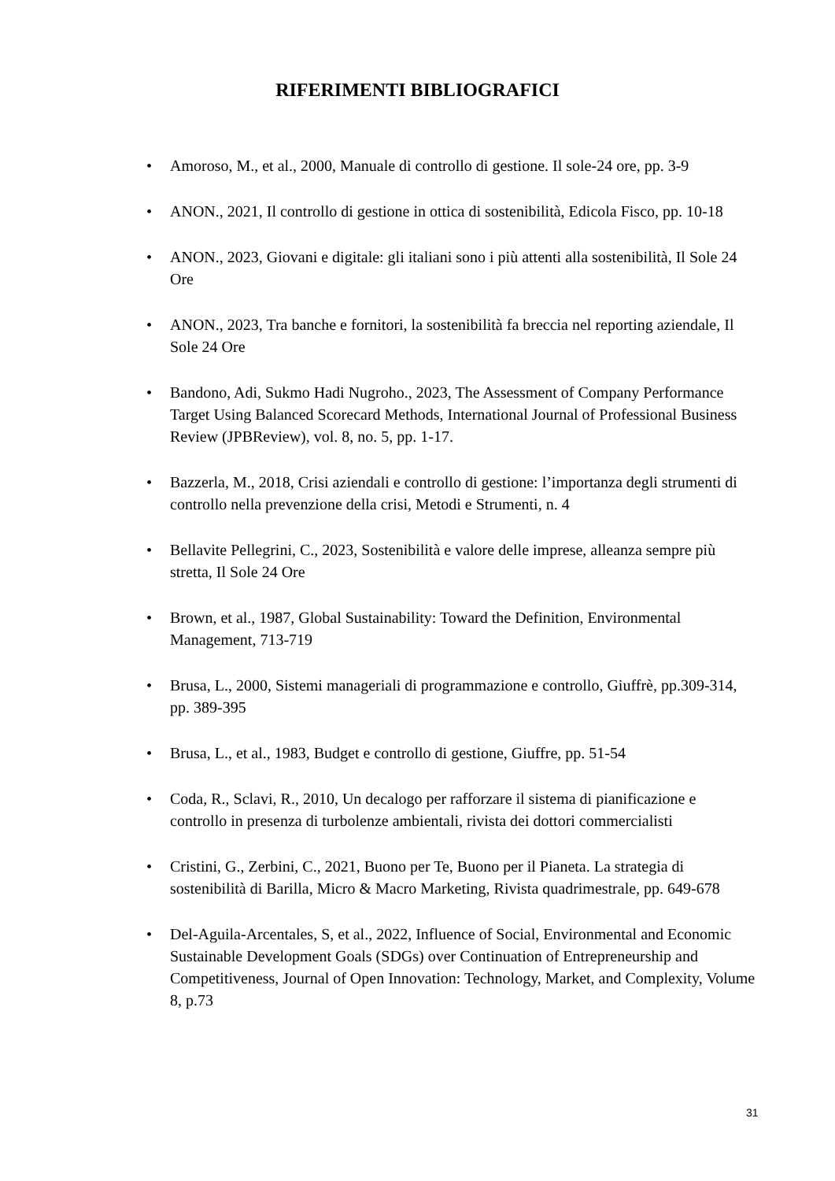RIFERIMENTI BIBLIOGRAFICI
• Amoroso, M., et al., 2000, Manuale di controllo di gestione. Il sole-24 ore, pp. 3-9
• ANON., 2021, Il controllo di gestione in ottica di sostenibilità, Edicola Fisco, pp. 10-18
• ANON., 2023, Giovani e digitale: gli italiani sono i più attenti alla sostenibilità, Il Sole 24 Ore
• ANON., 2023, Tra banche e fornitori, la sostenibilità fa breccia nel reporting aziendale, Il Sole 24 Ore
• Bandono, Adi, Sukmo Hadi Nugroho., 2023, The Assessment of Company Performance Target Using Balanced Scorecard Methods, International Journal of Professional Business Review (JPBReview), vol. 8, no. 5, pp. 1-17.
• Bazzerla, M., 2018, Crisi aziendali e controllo di gestione: l’importanza degli strumenti di controllo nella prevenzione della crisi, Metodi e Strumenti, n. 4
• Bellavite Pellegrini, C., 2023, Sostenibilità e valore delle imprese, alleanza sempre più stretta, Il Sole 24 Ore
• Brown, et al., 1987, Global Sustainability: Toward the Definition, Environmental Management, 713-719
• Brusa, L., 2000, Sistemi manageriali di programmazione e controllo, Giuffrè, pp.309-314, pp. 389-395
• Brusa, L., et al., 1983, Budget e controllo di gestione, Giuffre, pp. 51-54
• Coda, R., Sclavi, R., 2010, Un decalogo per rafforzare il sistema di pianificazione e controllo in presenza di turbolenze ambientali, rivista dei dottori commercialisti
• Cristini, G., Zerbini, C., 2021, Buono per Te, Buono per il Pianeta. La strategia di sostenibilità di Barilla, Micro & Macro Marketing, Rivista quadrimestrale, pp. 649-678
• Del-Aguila-Arcentales, S, et al., 2022, Influence of Social, Environmental and Economic Sustainable Development Goals (SDGs) over Continuation of Entrepreneurship and Competitiveness, Journal of Open Innovation: Technology, Market, and Complexity, Volume 8, p.73
31